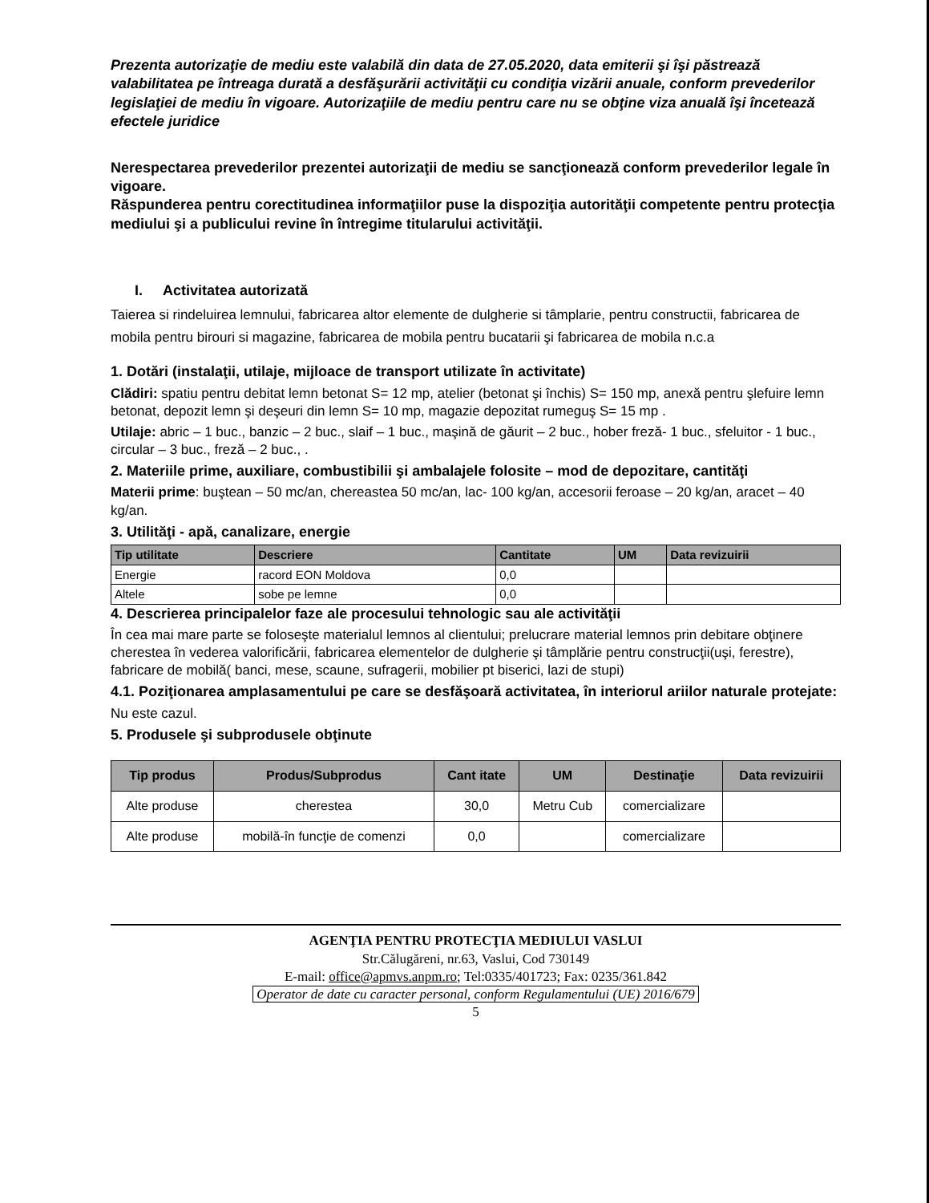Prezenta autorizaţie de mediu este valabilă din data de 27.05.2020, data emiterii şi îşi păstrează valabilitatea pe întreaga durată a desfăşurării activităţii cu condiţia vizării anuale, conform prevederilor legislaţiei de mediu în vigoare. Autorizaţiile de mediu pentru care nu se obţine viza anuală îşi încetează efectele juridice
Nerespectarea prevederilor prezentei autorizaţii de mediu se sancţionează conform prevederilor legale în vigoare.
Răspunderea pentru corectitudinea informaţiilor puse la dispoziţia autorităţii competente pentru protecţia mediului şi a publicului revine în întregime titularului activităţii.
I. Activitatea autorizată
Taierea si rindeluirea lemnului, fabricarea altor elemente de dulgherie si tâmplarie, pentru constructii, fabricarea de mobila pentru birouri si magazine, fabricarea de mobila pentru bucatarii şi fabricarea de mobila n.c.a
1. Dotări (instalaţii, utilaje, mijloace de transport utilizate în activitate)
Clădiri: spatiu pentru debitat lemn betonat S= 12 mp, atelier (betonat şi închis) S= 150 mp, anexă pentru şlefuire lemn betonat, depozit lemn şi deşeuri din lemn S= 10 mp, magazie depozitat rumeguş S= 15 mp .
Utilaje: abric – 1 buc., banzic – 2 buc., slaif – 1 buc., maşină de găurit – 2 buc., hober freză- 1 buc., sfeluitor - 1 buc., circular – 3 buc., freză – 2 buc., .
2. Materiile prime, auxiliare, combustibilii şi ambalajele folosite – mod de depozitare, cantităţi
Materii prime: buştean – 50 mc/an, chereastea 50 mc/an, lac- 100 kg/an, accesorii feroase – 20 kg/an, aracet – 40 kg/an.
3. Utilităţi - apă, canalizare, energie
| Tip utilitate | Descriere | Cantitate | UM | Data revizuirii |
| --- | --- | --- | --- | --- |
| Energie | racord EON Moldova | 0,0 | | |
| Altele | sobe pe lemne | 0,0 | | |
4. Descrierea principalelor faze ale procesului tehnologic sau ale activităţii
În cea mai mare parte se foloseşte materialul lemnos al clientului; prelucrare material lemnos prin debitare obţinere cherestea în vederea valorificării, fabricarea elementelor de dulgherie şi tâmplărie pentru construcţii(uşi, ferestre), fabricare de mobilă( banci, mese, scaune, sufragerii, mobilier pt biserici, lazi de stupi)
4.1. Poziţionarea amplasamentului pe care se desfăşoară activitatea, în interiorul ariilor naturale protejate:
Nu este cazul.
5. Produsele şi subprodusele obţinute
| Tip produs | Produs/Subprodus | Cant itate | UM | Destinaţie | Data revizuirii |
| --- | --- | --- | --- | --- | --- |
| Alte produse | cherestea | 30,0 | Metru Cub | comercializare | |
| Alte produse | mobilă-în funcţie de comenzi | 0,0 | | comercializare | |
AGENŢIA PENTRU PROTECŢIA MEDIULUI VASLUI
Str.Călugăreni, nr.63, Vaslui, Cod 730149
E-mail: office@apmvs.anpm.ro; Tel:0335/401723; Fax: 0235/361.842
Operator de date cu caracter personal, conform Regulamentului (UE) 2016/679
5